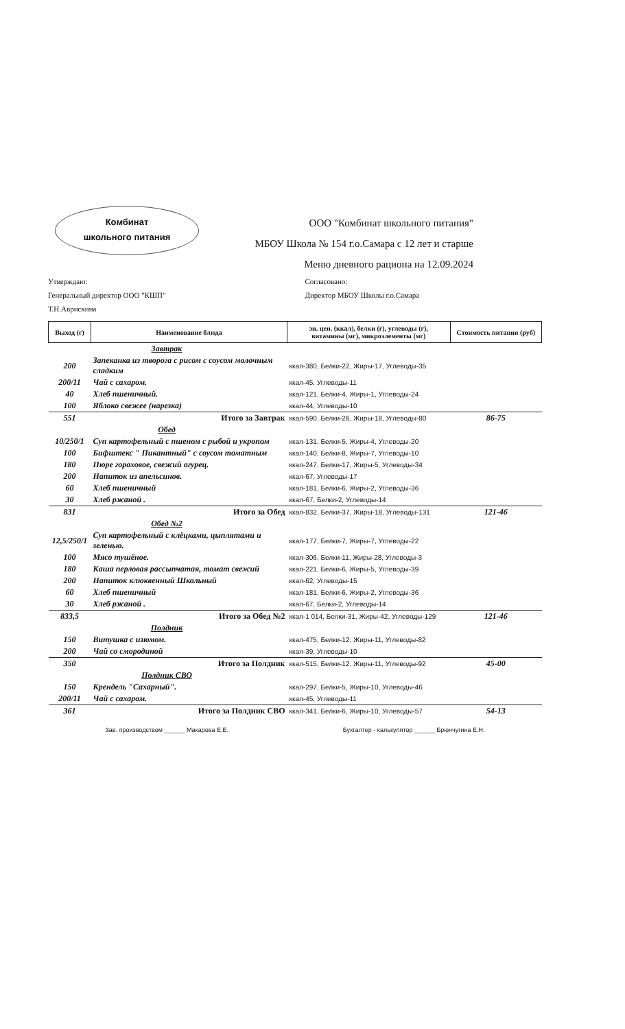Комбинат
школьного питания
ООО "Комбинат школьного питания"
МБОУ Школа № 154 г.о.Самара с 12 лет и старше
Меню дневного рациона на 12.09.2024
Утверждаю:
Генеральный директор ООО "КШП"
Т.Н.Аврискина
Согласовано:
Директор МБОУ Школы г.о.Самара
| Выход (г) | Наименование блюда | эн. цен. (ккал), белки (г), углеводы (г), витамины (мг), микроэлементы (мг) | Стоимость питания (руб) |
| --- | --- | --- | --- |
| Завтрак | | | |
| 200 | Запеканка из творога с рисом с соусом молочным сладким | ккал-380, Белки-22, Жиры-17, Углеводы-35 | |
| 200/11 | Чай с сахаром. | ккал-45, Углеводы-11 | |
| 40 | Хлеб пшеничный. | ккал-121, Белки-4, Жиры-1, Углеводы-24 | |
| 100 | Яблоко свежее (нарезка) | ккал-44, Углеводы-10 | |
| 551 | Итого за Завтрак | ккал-590, Белки-26, Жиры-18, Углеводы-80 | 86-75 |
| Обед | | | |
| 10/250/1 | Суп картофельный с пшеном с рыбой и укропом | ккал-131, Белки-5, Жиры-4, Углеводы-20 | |
| 100 | Бифштекс " Пикантный" с соусом томатным | ккал-140, Белки-8, Жиры-7, Углеводы-10 | |
| 180 | Пюре гороховое, свежий огурец. | ккал-247, Белки-17, Жиры-5, Углеводы-34 | |
| 200 | Напиток из апельсинов. | ккал-67, Углеводы-17 | |
| 60 | Хлеб пшеничный | ккал-181, Белки-6, Жиры-2, Углеводы-36 | |
| 30 | Хлеб ржаной . | ккал-67, Белки-2, Углеводы-14 | |
| 831 | Итого за Обед | ккал-832, Белки-37, Жиры-18, Углеводы-131 | 121-46 |
| Обед №2 | | | |
| 12,5/250/1 | Суп картофельный с клёцками, цыплятами и зеленью. | ккал-177, Белки-7, Жиры-7, Углеводы-22 | |
| 100 | Мясо тушёное. | ккал-306, Белки-11, Жиры-28, Углеводы-3 | |
| 180 | Каша перловая рассыпчатая, томат свежий | ккал-221, Белки-6, Жиры-5, Углеводы-39 | |
| 200 | Напиток клюквенный Школьный | ккал-62, Углеводы-15 | |
| 60 | Хлеб пшеничный | ккал-181, Белки-6, Жиры-2, Углеводы-36 | |
| 30 | Хлеб ржаной . | ккал-67, Белки-2, Углеводы-14 | |
| 833,5 | Итого за Обед №2 | ккал-1 014, Белки-31, Жиры-42, Углеводы-129 | 121-46 |
| Полдник | | | |
| 150 | Витушка с изюмом. | ккал-475, Белки-12, Жиры-11, Углеводы-82 | |
| 200 | Чай со смородиной | ккал-39, Углеводы-10 | |
| 350 | Итого за Полдник | ккал-515, Белки-12, Жиры-11, Углеводы-92 | 45-00 |
| Полдник СВО | | | |
| 150 | Крендель "Сахарный". | ккал-297, Белки-5, Жиры-10, Углеводы-46 | |
| 200/11 | Чай с сахаром. | ккал-45, Углеводы-11 | |
| 361 | Итого за Полдник СВО | ккал-341, Белки-6, Жиры-10, Углеводы-57 | 54-13 |
Зав. производством ______ Макарова Е.Е. Бухгалтер - калькулятор ______ Брюнчугина Е.Н.